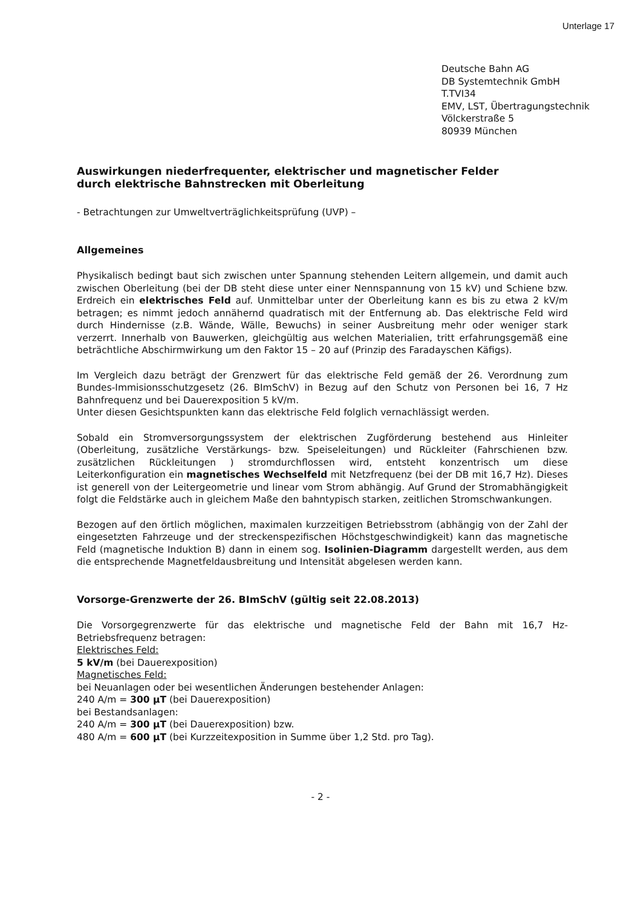Unterlage 17
Deutsche Bahn AG
DB Systemtechnik GmbH
T.TVI34
EMV, LST, Übertragungstechnik
Völckerstraße 5
80939 München
Auswirkungen niederfrequenter, elektrischer und magnetischer Felder
durch elektrische Bahnstrecken mit Oberleitung
- Betrachtungen zur Umweltverträglichkeitsprüfung (UVP) –
Allgemeines
Physikalisch bedingt baut sich zwischen unter Spannung stehenden Leitern allgemein, und damit auch zwischen Oberleitung (bei der DB steht diese unter einer Nennspannung von 15 kV) und Schiene bzw. Erdreich ein elektrisches Feld auf. Unmittelbar unter der Oberleitung kann es bis zu etwa 2 kV/m betragen; es nimmt jedoch annähernd quadratisch mit der Entfernung ab. Das elektrische Feld wird durch Hindernisse (z.B. Wände, Wälle, Bewuchs) in seiner Ausbreitung mehr oder weniger stark verzerrt. Innerhalb von Bauwerken, gleichgültig aus welchen Materialien, tritt erfahrungsgemäß eine beträchtliche Abschirmwirkung um den Faktor 15 – 20 auf (Prinzip des Faradayschen Käfigs).
Im Vergleich dazu beträgt der Grenzwert für das elektrische Feld gemäß der 26. Verordnung zum Bundes-Immisionsschutzgesetz (26. BImSchV) in Bezug auf den Schutz von Personen bei 16, 7 Hz Bahnfrequenz und bei Dauerexposition 5 kV/m.
Unter diesen Gesichtspunkten kann das elektrische Feld folglich vernachlässigt werden.
Sobald ein Stromversorgungssystem der elektrischen Zugförderung bestehend aus Hinleiter (Oberleitung, zusätzliche Verstärkungs- bzw. Speiseleitungen) und Rückleiter (Fahrschienen bzw. zusätzlichen Rückleitungen ) stromdurchflossen wird, entsteht konzentrisch um diese Leiterkonfiguration ein magnetisches Wechselfeld mit Netzfrequenz (bei der DB mit 16,7 Hz). Dieses ist generell von der Leitergeometrie und linear vom Strom abhängig. Auf Grund der Stromabhängigkeit folgt die Feldstärke auch in gleichem Maße den bahntypisch starken, zeitlichen Stromschwankungen.
Bezogen auf den örtlich möglichen, maximalen kurzzeitigen Betriebsstrom (abhängig von der Zahl der eingesetzten Fahrzeuge und der streckenspezifischen Höchstgeschwindigkeit) kann das magnetische Feld (magnetische Induktion B) dann in einem sog. Isolinien-Diagramm dargestellt werden, aus dem die entsprechende Magnetfeldausbreitung und Intensität abgelesen werden kann.
Vorsorge-Grenzwerte der 26. BImSchV (gültig seit 22.08.2013)
Die Vorsorgegrenzwerte für das elektrische und magnetische Feld der Bahn mit 16,7 Hz-Betriebsfrequenz betragen:
Elektrisches Feld:
5 kV/m (bei Dauerexposition)
Magnetisches Feld:
bei Neuanlagen oder bei wesentlichen Änderungen bestehender Anlagen:
240 A/m = 300 µT (bei Dauerexposition)
bei Bestandsanlagen:
240 A/m = 300 µT (bei Dauerexposition) bzw.
480 A/m = 600 µT (bei Kurzzeitexposition in Summe über 1,2 Std. pro Tag).
- 2 -